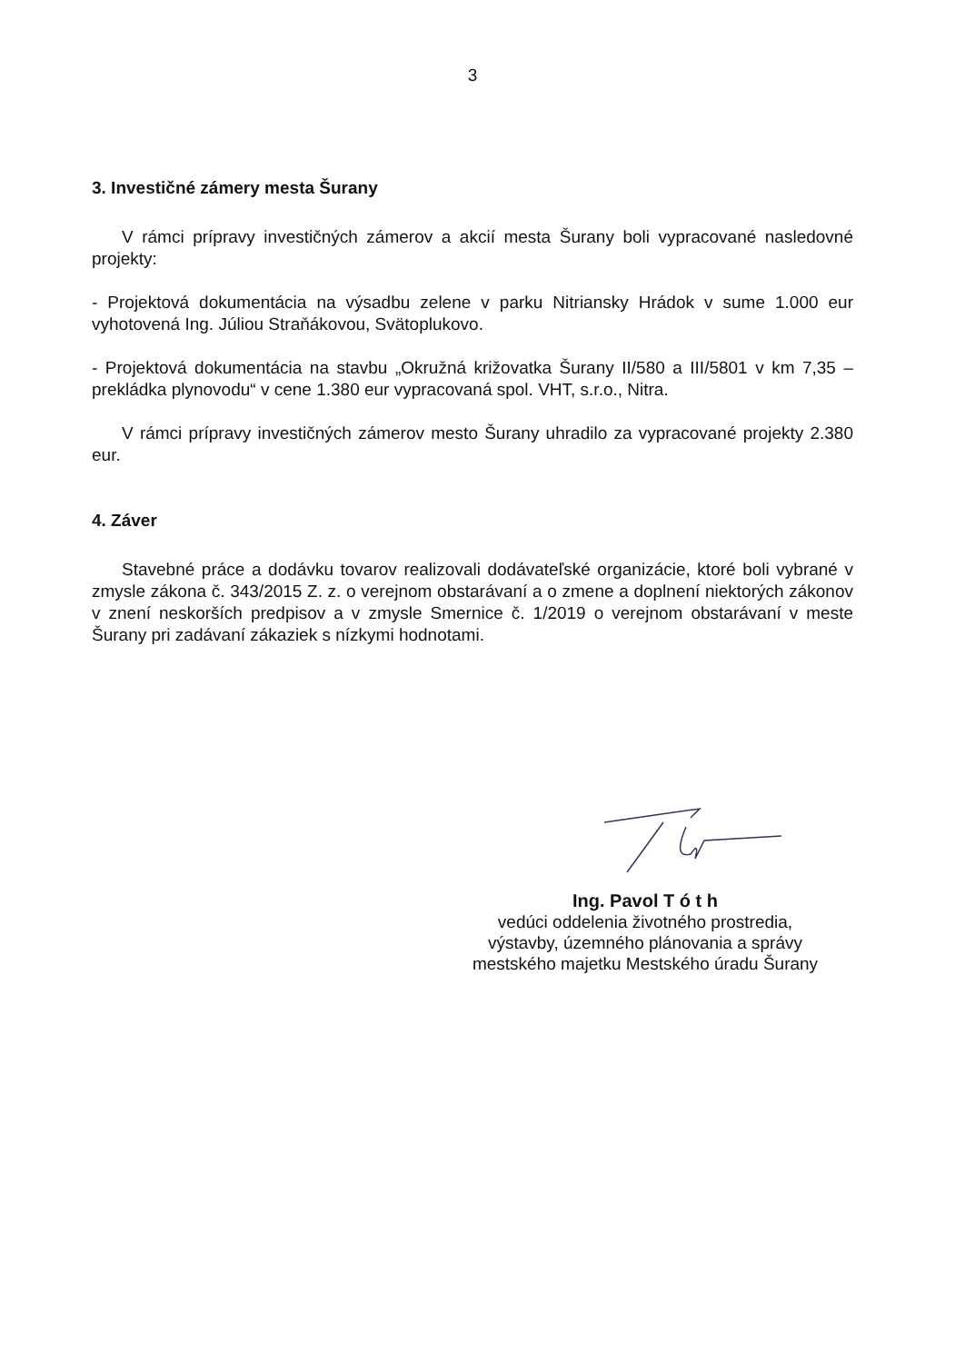3
3. Investičné zámery mesta Šurany
V rámci prípravy investičných zámerov a akcií mesta Šurany boli vypracované nasledovné projekty:
- Projektová dokumentácia na výsadbu zelene v parku Nitriansky Hrádok v sume 1.000 eur vyhotovená Ing. Júliou Straňákovou, Svätoplukovo.
- Projektová dokumentácia na stavbu „Okružná križovatka Šurany II/580 a III/5801 v km 7,35 – prekládka plynovodu“ v cene 1.380 eur vypracovaná spol. VHT, s.r.o., Nitra.
V rámci prípravy investičných zámerov mesto Šurany uhradilo za vypracované projekty 2.380 eur.
4. Záver
Stavebné práce a dodávku tovarov realizovali dodávateľské organizácie, ktoré boli vybrané v zmysle zákona č. 343/2015 Z. z. o verejnom obstarávaní a o zmene a doplnení niektorých zákonov v znení neskorších predpisov a v zmysle Smernice č. 1/2019 o verejnom obstarávaní v meste Šurany pri zadávaní zákaziek s nízkymi hodnotami.
Ing. Pavol T ó t h
vedúci oddelenia životného prostredia,
výstavby, územného plánovania a správy
mestského majetku Mestského úradu Šurany